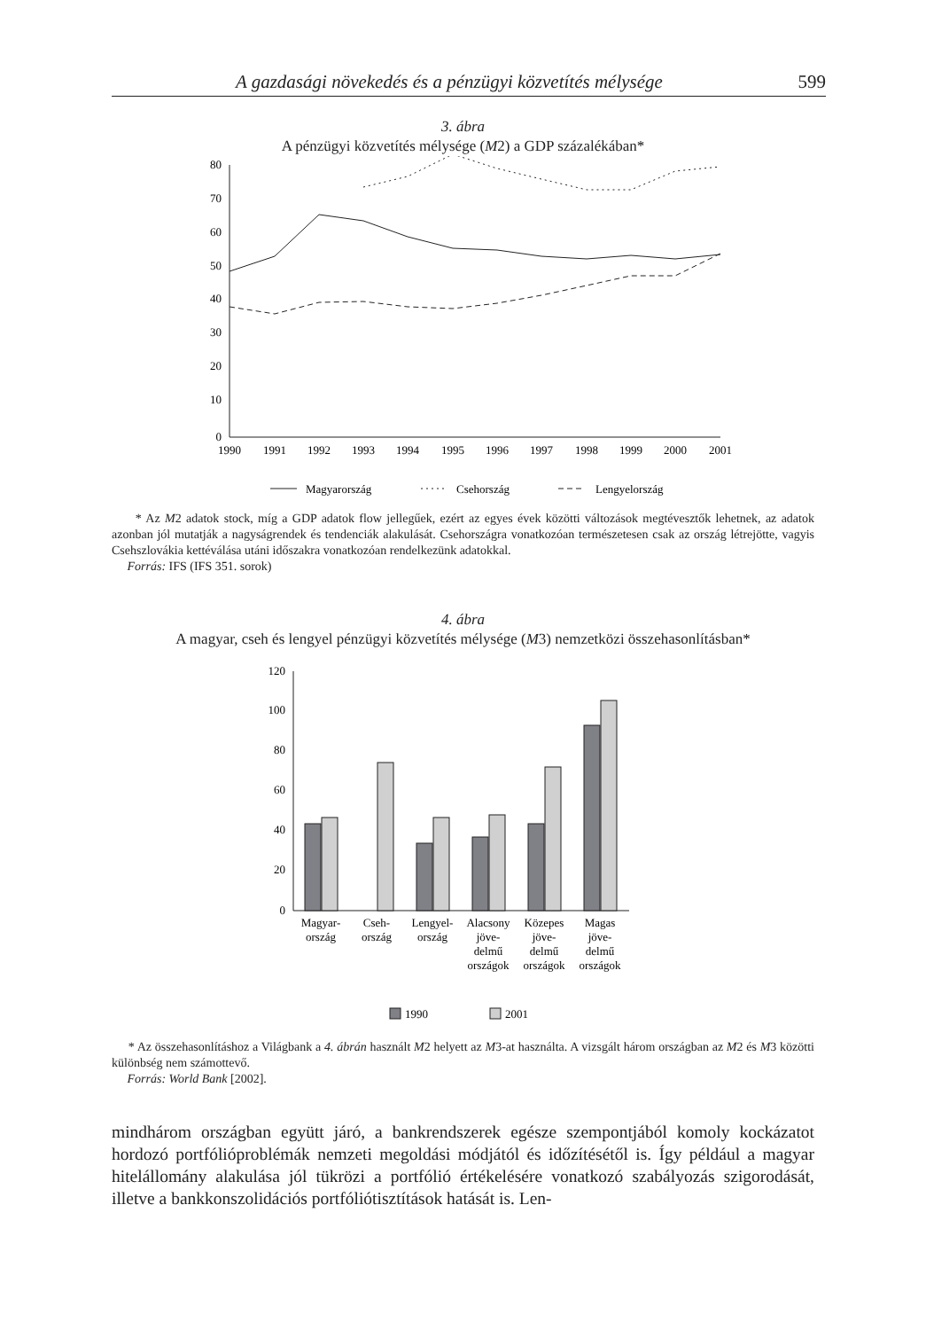A gazdasági növekedés és a pénzügyi közvetítés mélysége 599
3. ábra
A pénzügyi közvetítés mélysége (M2) a GDP százalékában*
80
70
60
50
40
30
20
10
0
1990
1991
1992
1993
1994
1995
1996
1997
1998
1999
2000
2001
Magyarország
Csehország
Lengyelország
* Az M2 adatok stock, míg a GDP adatok flow jellegűek, ezért az egyes évek közötti változások megtévesztők lehetnek, az adatok azonban jól mutatják a nagyságrendek és tendenciák alakulását. Csehországra vonatkozóan természetesen csak az ország létrejötte, vagyis Csehszlovákia kettéválása utáni időszakra vonatkozóan rendelkezünk adatokkal.
Forrás: IFS (IFS 351. sorok)
4. ábra
A magyar, cseh és lengyel pénzügyi közvetítés mélysége (M3) nemzetközi összehasonlításban*
120
100
80
60
40
20
0
Magyar-
ország
Cseh-
ország
Lengyel-
ország
Alacsony
jöve-
delmű
országok
Közepes
jöve-
delmű
országok
Magas
jöve-
delmű
országok
1990
2001
* Az összehasonlításhoz a Világbank a 4. ábrán használt M2 helyett az M3-at használta. A vizsgált három országban az M2 és M3 közötti különbség nem számottevő.
Forrás: World Bank [2002].
mindhárom országban együtt járó, a bankrendszerek egésze szempontjából komoly kockázatot hordozó portfólióproblémák nemzeti megoldási módjától és időzítésétől is. Így például a magyar hitelállomány alakulása jól tükrözi a portfólió értékelésére vonatkozó szabályozás szigorodását, illetve a bankkonszolidációs portfóliótisztítások hatását is. Len-